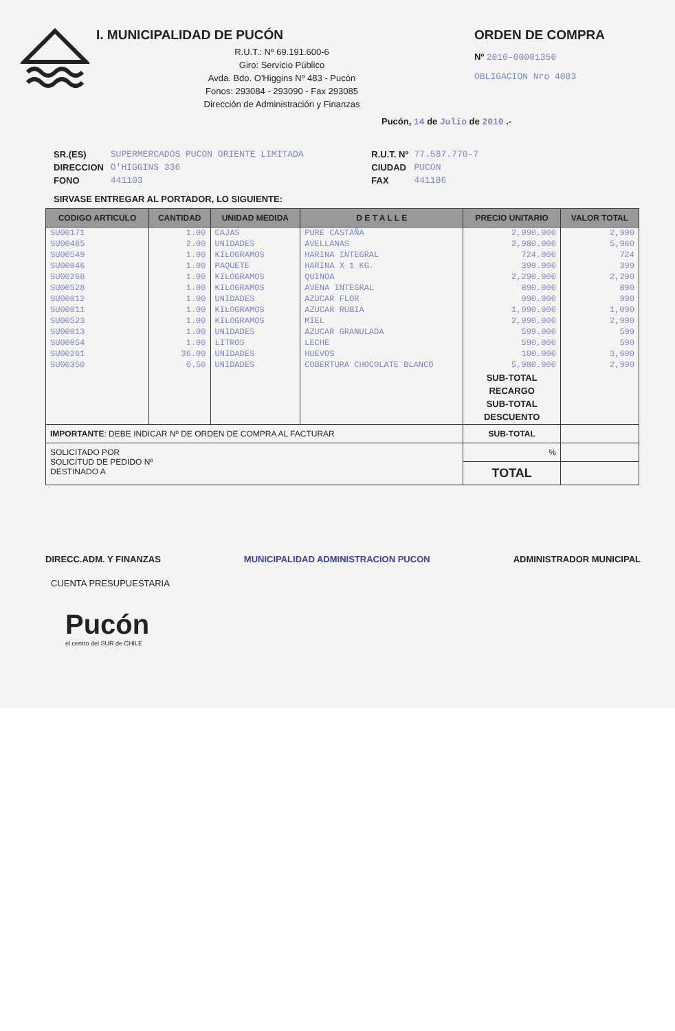I. MUNICIPALIDAD DE PUCÓN
R.U.T.: Nº 69.191.600-6
Giro: Servicio Público
Avda. Bdo. O'Higgins Nº 483 - Pucón
Fonos: 293084 - 293090 - Fax 293085
Dirección de Administración y Finanzas
ORDEN DE COMPRA
Nº 2010-00001350
OBLIGACION Nro 4083
Pucón, 14 de Julio de 2010 .-
SR.(ES)
DIRECCION
FONO
SUPERMERCADOS PUCON ORIENTE LIMITADA
O'HIGGINS 336
441103
R.U.T. Nº
CIUDAD
FAX
77.587.770-7
PUCON
441186
SIRVASE ENTREGAR AL PORTADOR, LO SIGUIENTE:
| CODIGO ARTICULO | CANTIDAD | UNIDAD MEDIDA | D E T A L L E | PRECIO UNITARIO | VALOR TOTAL |
| --- | --- | --- | --- | --- | --- |
| SU00171 | 1.00 | CAJAS | PURE CASTAÑA | 2,990.000 | 2,990 |
| SU00485 | 2.00 | UNIDADES | AVELLANAS | 2,980.000 | 5,960 |
| SU00549 | 1.00 | KILOGRAMOS | HARINA INTEGRAL | 724.000 | 724 |
| SU00046 | 1.00 | PAQUETE | HARINA X 1 KG. | 399.000 | 399 |
| SU00268 | 1.00 | KILOGRAMOS | QUINOA | 2,290.000 | 2,290 |
| SU00528 | 1.00 | KILOGRAMOS | AVENA INTEGRAL | 890.000 | 890 |
| SU00012 | 1.00 | UNIDADES | AZUCAR FLOR | 990.000 | 990 |
| SU00011 | 1.00 | KILOGRAMOS | AZUCAR RUBIA | 1,090.000 | 1,090 |
| SU00523 | 1.00 | KILOGRAMOS | MIEL | 2,990.000 | 2,990 |
| SU00013 | 1.00 | UNIDADES | AZUCAR GRANULADA | 599.000 | 599 |
| SU00054 | 1.00 | LITROS | LECHE | 590.000 | 590 |
| SU00261 | 36.00 | UNIDADES | HUEVOS | 100.000 | 3,600 |
| SU00350 | 0.50 | UNIDADES | COBERTURA CHOCOLATE BLANCO | 5,980.000 | 2,990 |
| | | | | SUB-TOTAL RECARGO SUB-TOTAL DESCUENTO | |
| IMPORTANTE : DEBE INDICAR Nº DE ORDEN DE COMPRA AL FACTURAR | | | | SUB-TOTAL | |
| SOLICITADO POR SOLICITUD DE PEDIDO Nº DESTINADO A | | | | % | |
| | | | | TOTAL | |
DIRECC.ADM. Y FINANZAS MUNICIPALIDAD ADMINISTRACION PUCON ADMINISTRADOR MUNICIPAL
CUENTA PRESUPUESTARIA
Pucón
el centro del SUR de CHILE